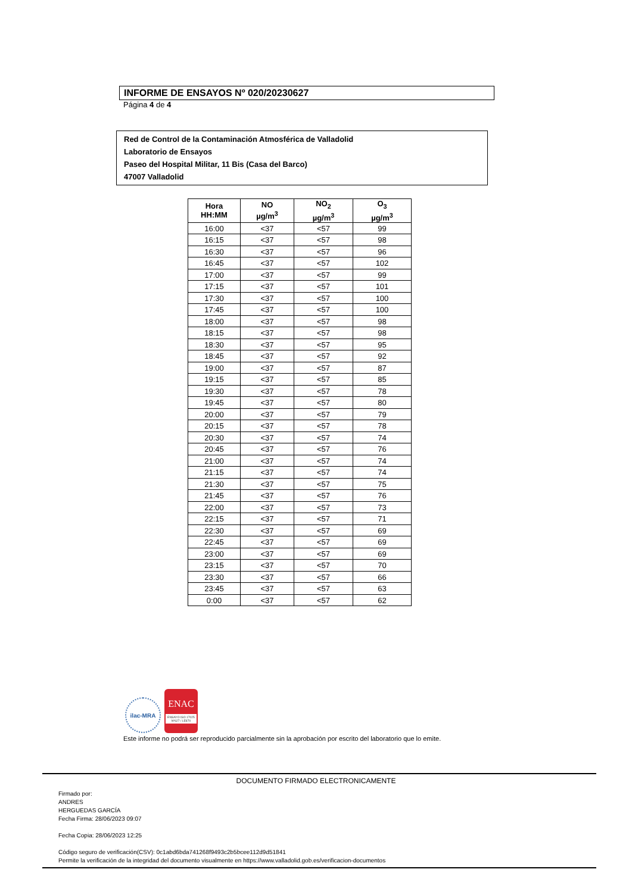INFORME DE ENSAYOS Nº 020/20230627
Página 4 de 4
Red de Control de la Contaminación Atmosférica de Valladolid
Laboratorio de Ensayos
Paseo del Hospital Militar, 11 Bis (Casa del Barco)
47007 Valladolid
| Hora HH:MM | NO µg/m<sup>3</sup> | NO<sub>2</sub> µg/m<sup>3</sup> | O<sub>3</sub> µg/m<sup>3</sup> |
| --- | --- | --- | --- |
| 16:00 | <37 | <57 | 99 |
| 16:15 | <37 | <57 | 98 |
| 16:30 | <37 | <57 | 96 |
| 16:45 | <37 | <57 | 102 |
| 17:00 | <37 | <57 | 99 |
| 17:15 | <37 | <57 | 101 |
| 17:30 | <37 | <57 | 100 |
| 17:45 | <37 | <57 | 100 |
| 18:00 | <37 | <57 | 98 |
| 18:15 | <37 | <57 | 98 |
| 18:30 | <37 | <57 | 95 |
| 18:45 | <37 | <57 | 92 |
| 19:00 | <37 | <57 | 87 |
| 19:15 | <37 | <57 | 85 |
| 19:30 | <37 | <57 | 78 |
| 19:45 | <37 | <57 | 80 |
| 20:00 | <37 | <57 | 79 |
| 20:15 | <37 | <57 | 78 |
| 20:30 | <37 | <57 | 74 |
| 20:45 | <37 | <57 | 76 |
| 21:00 | <37 | <57 | 74 |
| 21:15 | <37 | <57 | 74 |
| 21:30 | <37 | <57 | 75 |
| 21:45 | <37 | <57 | 76 |
| 22:00 | <37 | <57 | 73 |
| 22:15 | <37 | <57 | 71 |
| 22:30 | <37 | <57 | 69 |
| 22:45 | <37 | <57 | 69 |
| 23:00 | <37 | <57 | 69 |
| 23:15 | <37 | <57 | 70 |
| 23:30 | <37 | <57 | 66 |
| 23:45 | <37 | <57 | 63 |
| 0:00 | <37 | <57 | 62 |
ilac-MRA
ENAC
ENSAYO ISO 17025 Nº627 / LE870
Este informe no podrá ser reproducido parcialmente sin la aprobación por escrito del laboratorio que lo emite.
DOCUMENTO FIRMADO ELECTRONICAMENTE
Firmado por:
ANDRES
HERGUEDAS GARCÍA
Fecha Firma: 28/06/2023 09:07
Fecha Copia: 28/06/2023 12:25
Código seguro de verificación(CSV): 0c1abd6bda741268f9493c2b5bcee112d9d51841
Permite la verificación de la integridad del documento visualmente en https://www.valladolid.gob.es/verificacion-documentos